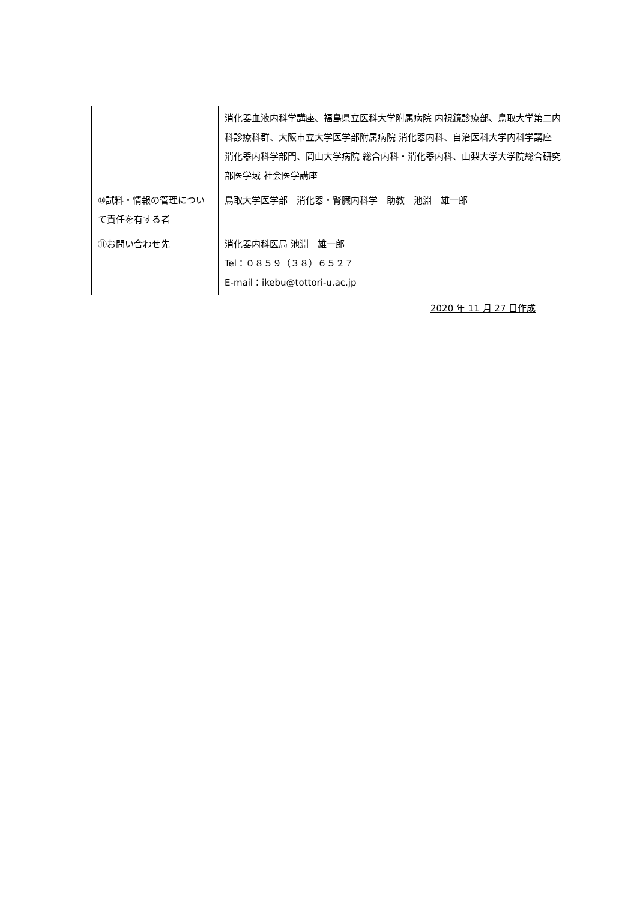| | 消化器血液内科学講座、福島県立医科大学附属病院 内視鏡診療部、鳥取大学第二内科診療科群、大阪市立大学医学部附属病院 消化器内科、自治医科大学内科学講座 消化器内科学部門、岡山大学病院 総合内科・消化器内科、山梨大学大学院総合研究部医学域 社会医学講座 |
| ⑩試料・情報の管理について責任を有する者 | 鳥取大学医学部 消化器・腎臓内科学 助教 池淵 雄一郎 |
| ⑪お問い合わせ先 | 消化器内科医局 池淵 雄一郎 Tel：０８５９（３８）６５２７ E-mail：ikebu@tottori-u.ac.jp |
2020 年 11 月 27 日作成